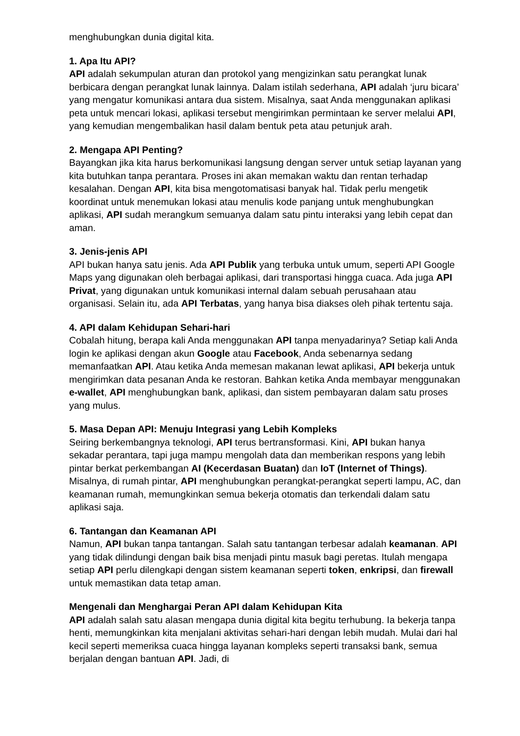menghubungkan dunia digital kita.
1. Apa Itu API?
API adalah sekumpulan aturan dan protokol yang mengizinkan satu perangkat lunak berbicara dengan perangkat lunak lainnya. Dalam istilah sederhana, API adalah ‘juru bicara’ yang mengatur komunikasi antara dua sistem. Misalnya, saat Anda menggunakan aplikasi peta untuk mencari lokasi, aplikasi tersebut mengirimkan permintaan ke server melalui API, yang kemudian mengembalikan hasil dalam bentuk peta atau petunjuk arah.
2. Mengapa API Penting?
Bayangkan jika kita harus berkomunikasi langsung dengan server untuk setiap layanan yang kita butuhkan tanpa perantara. Proses ini akan memakan waktu dan rentan terhadap kesalahan. Dengan API, kita bisa mengotomatisasi banyak hal. Tidak perlu mengetik koordinat untuk menemukan lokasi atau menulis kode panjang untuk menghubungkan aplikasi, API sudah merangkum semuanya dalam satu pintu interaksi yang lebih cepat dan aman.
3. Jenis-jenis API
API bukan hanya satu jenis. Ada API Publik yang terbuka untuk umum, seperti API Google Maps yang digunakan oleh berbagai aplikasi, dari transportasi hingga cuaca. Ada juga API Privat, yang digunakan untuk komunikasi internal dalam sebuah perusahaan atau organisasi. Selain itu, ada API Terbatas, yang hanya bisa diakses oleh pihak tertentu saja.
4. API dalam Kehidupan Sehari-hari
Cobalah hitung, berapa kali Anda menggunakan API tanpa menyadarinya? Setiap kali Anda login ke aplikasi dengan akun Google atau Facebook, Anda sebenarnya sedang memanfaatkan API. Atau ketika Anda memesan makanan lewat aplikasi, API bekerja untuk mengirimkan data pesanan Anda ke restoran. Bahkan ketika Anda membayar menggunakan e-wallet, API menghubungkan bank, aplikasi, dan sistem pembayaran dalam satu proses yang mulus.
5. Masa Depan API: Menuju Integrasi yang Lebih Kompleks
Seiring berkembangnya teknologi, API terus bertransformasi. Kini, API bukan hanya sekadar perantara, tapi juga mampu mengolah data dan memberikan respons yang lebih pintar berkat perkembangan AI (Kecerdasan Buatan) dan IoT (Internet of Things). Misalnya, di rumah pintar, API menghubungkan perangkat-perangkat seperti lampu, AC, dan keamanan rumah, memungkinkan semua bekerja otomatis dan terkendali dalam satu aplikasi saja.
6. Tantangan dan Keamanan API
Namun, API bukan tanpa tantangan. Salah satu tantangan terbesar adalah keamanan. API yang tidak dilindungi dengan baik bisa menjadi pintu masuk bagi peretas. Itulah mengapa setiap API perlu dilengkapi dengan sistem keamanan seperti token, enkripsi, dan firewall untuk memastikan data tetap aman.
Mengenali dan Menghargai Peran API dalam Kehidupan Kita
API adalah salah satu alasan mengapa dunia digital kita begitu terhubung. Ia bekerja tanpa henti, memungkinkan kita menjalani aktivitas sehari-hari dengan lebih mudah. Mulai dari hal kecil seperti memeriksa cuaca hingga layanan kompleks seperti transaksi bank, semua berjalan dengan bantuan API. Jadi, di